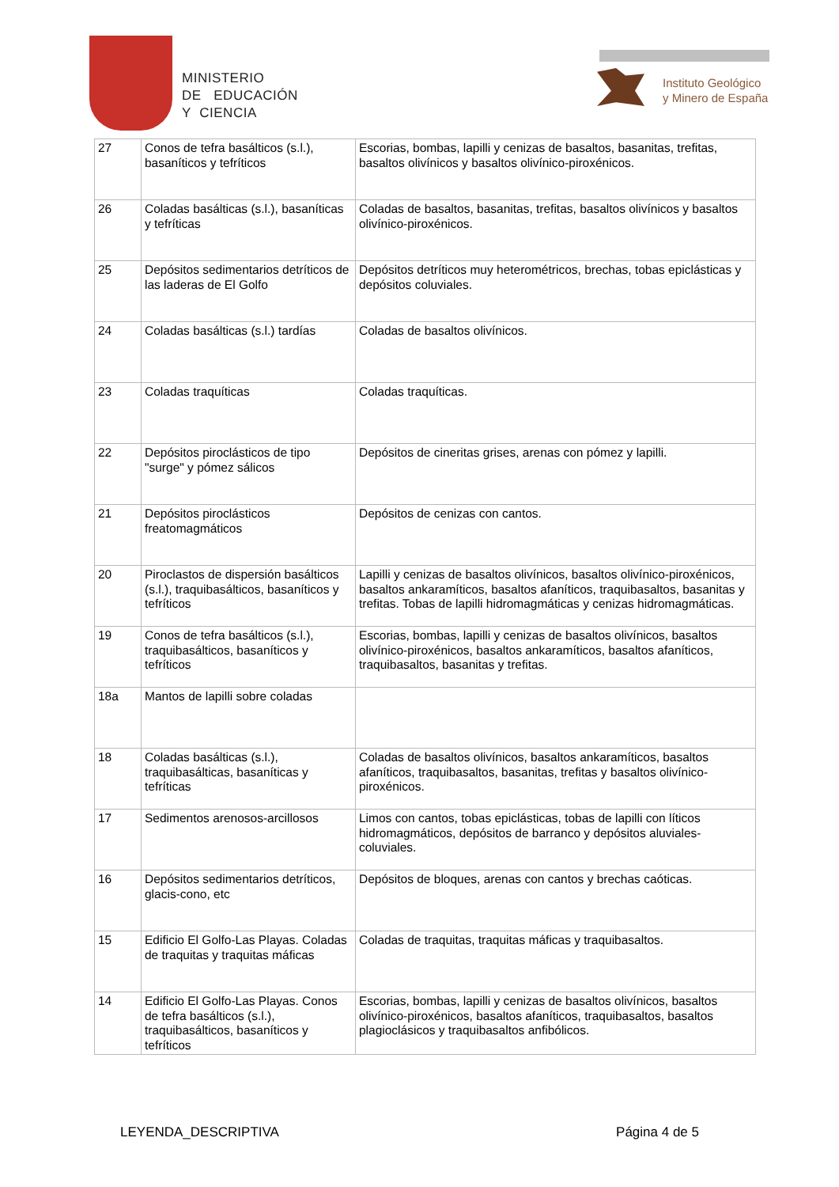MINISTERIO
DE EDUCACIÓN
Y CIENCIA
Instituto Geológico
y Minero de España
| 27 | Conos de tefra basálticos (s.l.), basaníticos y tefríticos | Escorias, bombas, lapilli y cenizas de basaltos, basanitas, trefitas, basaltos olivínicos y basaltos olivínico-piroxénicos. |
| 26 | Coladas basálticas (s.l.), basaníticas y tefríticas | Coladas de basaltos, basanitas, trefitas, basaltos olivínicos y basaltos olivínico-piroxénicos. |
| 25 | Depósitos sedimentarios detríticos de las laderas de El Golfo | Depósitos detríticos muy heterométricos, brechas, tobas epiclásticas y depósitos coluviales. |
| 24 | Coladas basálticas (s.l.) tardías | Coladas de basaltos olivínicos. |
| 23 | Coladas traquíticas | Coladas traquíticas. |
| 22 | Depósitos piroclásticos de tipo "surge" y pómez sálicos | Depósitos de cineritas grises, arenas con pómez y lapilli. |
| 21 | Depósitos piroclásticos freatomagmáticos | Depósitos de cenizas con cantos. |
| 20 | Piroclastos de dispersión basálticos (s.l.), traquibasálticos, basaníticos y tefríticos | Lapilli y cenizas de basaltos olivínicos, basaltos olivínico-piroxénicos, basaltos ankaramíticos, basaltos afaníticos, traquibasaltos, basanitas y trefitas. Tobas de lapilli hidromagmáticas y cenizas hidromagmáticas. |
| 19 | Conos de tefra basálticos (s.l.), traquibasálticos, basaníticos y tefríticos | Escorias, bombas, lapilli y cenizas de basaltos olivínicos, basaltos olivínico-piroxénicos, basaltos ankaramíticos, basaltos afaníticos, traquibasaltos, basanitas y trefitas. |
| 18a | Mantos de lapilli sobre coladas | |
| 18 | Coladas basálticas (s.l.), traquibasálticas, basaníticas y tefríticas | Coladas de basaltos olivínicos, basaltos ankaramíticos, basaltos afaníticos, traquibasaltos, basanitas, trefitas y basaltos olivínico-piroxénicos. |
| 17 | Sedimentos arenosos-arcillosos | Limos con cantos, tobas epiclásticas, tobas de lapilli con líticos hidromagmáticos, depósitos de barranco y depósitos aluviales-coluviales. |
| 16 | Depósitos sedimentarios detríticos, glacis-cono, etc | Depósitos de bloques, arenas con cantos y brechas caóticas. |
| 15 | Edificio El Golfo-Las Playas. Coladas de traquitas y traquitas máficas | Coladas de traquitas, traquitas máficas y traquibasaltos. |
| 14 | Edificio El Golfo-Las Playas. Conos de tefra basálticos (s.l.), traquibasálticos, basaníticos y tefríticos | Escorias, bombas, lapilli y cenizas de basaltos olivínicos, basaltos olivínico-piroxénicos, basaltos afaníticos, traquibasaltos, basaltos plagioclásicos y traquibasaltos anfibólicos. |
LEYENDA_DESCRIPTIVA Página 4 de 5